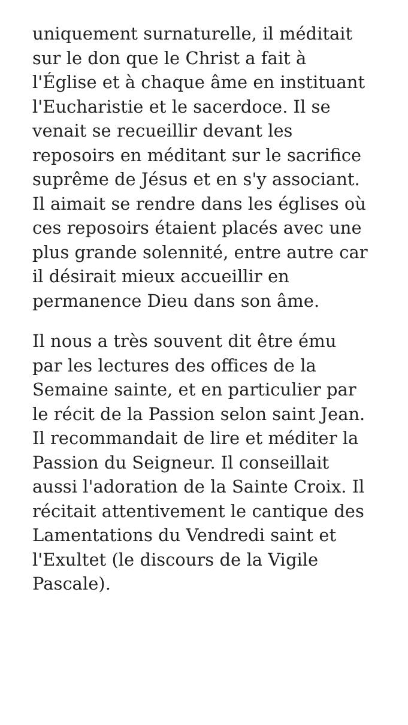uniquement surnaturelle, il méditait
sur le don que le Christ a fait à
l'Église et à chaque âme en instituant
l'Eucharistie et le sacerdoce. Il se
venait se recueillir devant les
reposoirs en méditant sur le sacrifice
suprême de Jésus et en s'y associant.
Il aimait se rendre dans les églises où
ces reposoirs étaient placés avec une
plus grande solennité, entre autre car
il désirait mieux accueillir en
permanence Dieu dans son âme.
Il nous a très souvent dit être ému
par les lectures des offices de la
Semaine sainte, et en particulier par
le récit de la Passion selon saint Jean.
Il recommandait de lire et méditer la
Passion du Seigneur. Il conseillait
aussi l'adoration de la Sainte Croix. Il
récitait attentivement le cantique des
Lamentations du Vendredi saint et
l'Exultet (le discours de la Vigile
Pascale).